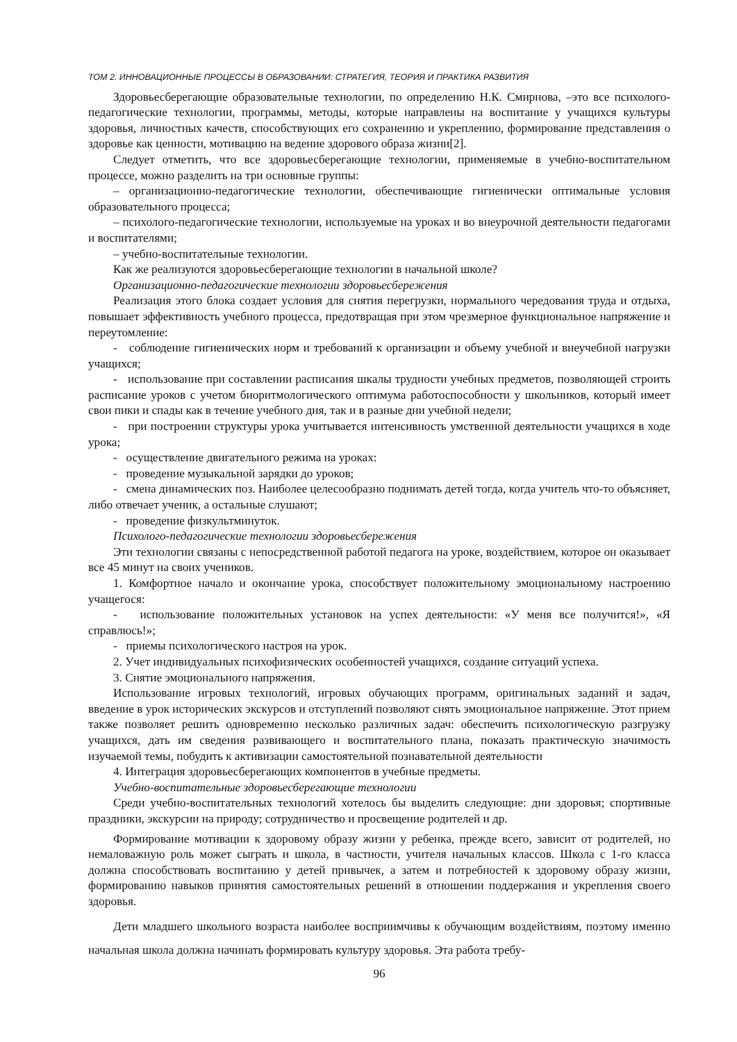ТОМ 2. ИННОВАЦИОННЫЕ ПРОЦЕССЫ В ОБРАЗОВАНИИ: СТРАТЕГИЯ, ТЕОРИЯ И ПРАКТИКА РАЗВИТИЯ
Здоровьесберегающие образовательные технологии, по определению Н.К. Смирнова, –это все психолого-педагогические технологии, программы, методы, которые направлены на воспитание у учащихся культуры здоровья, личностных качеств, способствующих его сохранению и укреплению, формирование представления о здоровье как ценности, мотивацию на ведение здорового образа жизни[2].
Следует отметить, что все здоровьесберегающие технологии, применяемые в учебно-воспитательном процессе, можно разделить на три основные группы:
– организационно-педагогические технологии, обеспечивающие гигиенически оптимальные условия образовательного процесса;
– психолого-педагогические технологии, используемые на уроках и во внеурочной деятельности педагогами и воспитателями;
– учебно-воспитательные технологии.
Как же реализуются здоровьесберегающие технологии в начальной школе?
Организационно-педагогические технологии здоровьесбережения
Реализация этого блока создает условия для снятия перегрузки, нормального чередования труда и отдыха, повышает эффективность учебного процесса, предотвращая при этом чрезмерное функциональное напряжение и переутомление:
- соблюдение гигиенических норм и требований к организации и объему учебной и внеучебной нагрузки учащихся;
- использование при составлении расписания шкалы трудности учебных предметов, позволяющей строить расписание уроков с учетом биоритмологического оптимума работоспособности у школьников, который имеет свои пики и спады как в течение учебного дня, так и в разные дни учебной недели;
- при построении структуры урока учитывается интенсивность умственной деятельности учащихся в ходе урока;
- осуществление двигательного режима на уроках:
- проведение музыкальной зарядки до уроков;
- смена динамических поз. Наиболее целесообразно поднимать детей тогда, когда учитель что-то объясняет, либо отвечает ученик, а остальные слушают;
- проведение физкультминуток.
Психолого-педагогические технологии здоровьесбережения
Эти технологии связаны с непосредственной работой педагога на уроке, воздействием, которое он оказывает все 45 минут на своих учеников.
1. Комфортное начало и окончание урока, способствует положительному эмоциональному настроению учащегося:
- использование положительных установок на успех деятельности: «У меня все получится!», «Я справлюсь!»;
- приемы психологического настроя на урок.
2. Учет индивидуальных психофизических особенностей учащихся, создание ситуаций успеха.
3. Снятие эмоционального напряжения.
Использование игровых технологий, игровых обучающих программ, оригинальных заданий и задач, введение в урок исторических экскурсов и отступлений позволяют снять эмоциональное напряжение. Этот прием также позволяет решить одновременно несколько различных задач: обеспечить психологическую разгрузку учащихся, дать им сведения развивающего и воспитательного плана, показать практическую значимость изучаемой темы, побудить к активизации самостоятельной познавательной деятельности
4. Интеграция здоровьесберегающих компонентов в учебные предметы.
Учебно-воспитательные здоровьесберегающие технологии
Среди учебно-воспитательных технологий хотелось бы выделить следующие: дни здоровья; спортивные праздники, экскурсии на природу; сотрудничество и просвещение родителей и др.
Формирование мотивации к здоровому образу жизни у ребенка, прежде всего, зависит от родителей, но немаловажную роль может сыграть и школа, в частности, учителя начальных классов. Школа с 1-го класса должна способствовать воспитанию у детей привычек, а затем и потребностей к здоровому образу жизни, формированию навыков принятия самостоятельных решений в отношении поддержания и укрепления своего здоровья.
Дети младшего школьного возраста наиболее восприимчивы к обучающим воздействиям, поэтому именно начальная школа должна начинать формировать культуру здоровья. Эта работа требу-
96